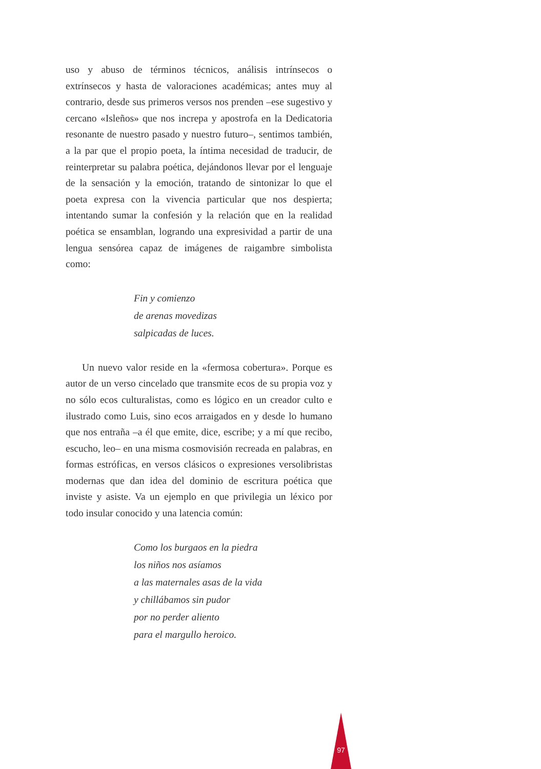uso y abuso de términos técnicos, análisis intrínsecos o extrínsecos y hasta de valoraciones académicas; antes muy al contrario, desde sus primeros versos nos prenden –ese sugestivo y cercano «Isleños» que nos increpa y apostrofa en la Dedicatoria resonante de nuestro pasado y nuestro futuro–, sentimos también, a la par que el propio poeta, la íntima necesidad de traducir, de reinterpretar su palabra poética, dejándonos llevar por el lenguaje de la sensación y la emoción, tratando de sintonizar lo que el poeta expresa con la vivencia particular que nos despierta; intentando sumar la confesión y la relación que en la realidad poética se ensamblan, logrando una expresividad a partir de una lengua sensórea capaz de imágenes de raigambre simbolista como:
Fin y comienzo
de arenas movedizas
salpicadas de luces.
Un nuevo valor reside en la «fermosa cobertura». Porque es autor de un verso cincelado que transmite ecos de su propia voz y no sólo ecos culturalistas, como es lógico en un creador culto e ilustrado como Luis, sino ecos arraigados en y desde lo humano que nos entraña –a él que emite, dice, escribe; y a mí que recibo, escucho, leo– en una misma cosmovisión recreada en palabras, en formas estróficas, en versos clásicos o expresiones versolibristas modernas que dan idea del dominio de escritura poética que inviste y asiste. Va un ejemplo en que privilegia un léxico por todo insular conocido y una latencia común:
Como los burgaos en la piedra
los niños nos asíamos
a las maternales asas de la vida
y chillábamos sin pudor
por no perder aliento
para el margullo heroico.
97